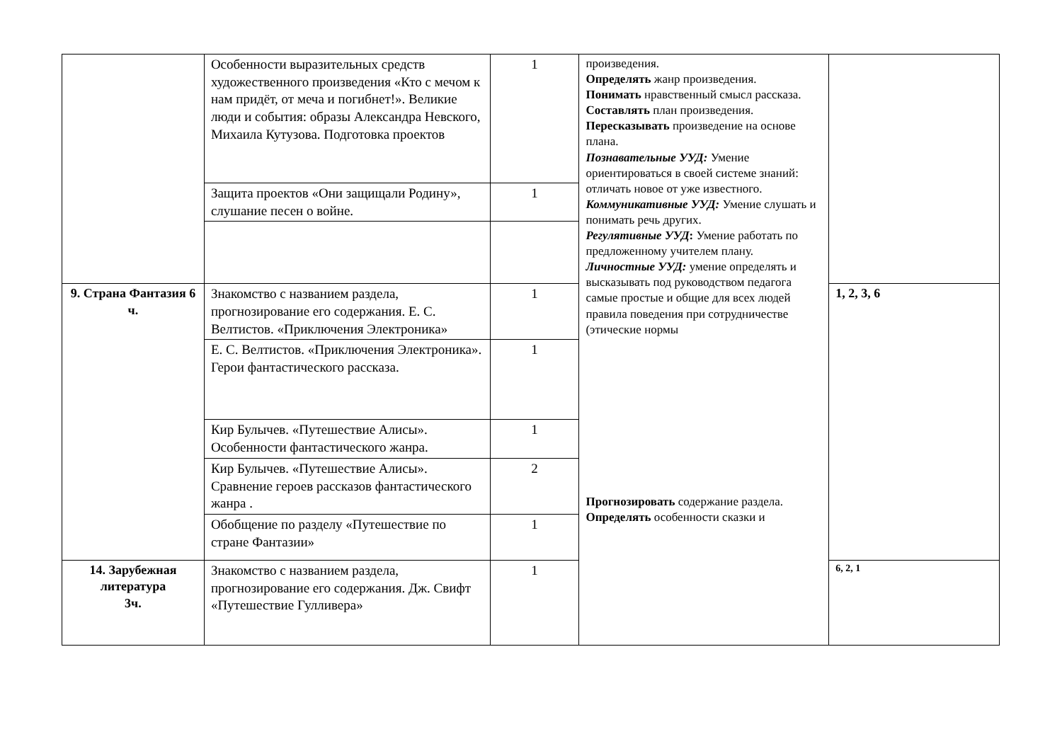| | Особенности выразительных средств художественного произведения «Кто с мечом к нам придёт, от меча и погибнет!». Великие люди и события: образы Александра Невского, Михаила Кутузова. Подготовка проектов | 1 | произведения. Определять жанр произведения. Понимать нравственный смысл рассказа. Составлять план произведения. Пересказывать произведение на основе плана. Познавательные УУД: Умение ориентироваться в своей системе знаний: отличать новое от уже известного. Коммуникативные УУД: Умение слушать и понимать речь других. Регулятивные УУД : Умение работать по предложенному учителем плану. Личностные УУД: умение определять и высказывать под руководством педагога самые простые и общие для всех людей правила поведения при сотрудничестве (этические нормы Прогнозировать содержание раздела. Определять особенности сказки и | |
| | Защита проектов «Они защищали Родину», слушание песен о войне. | 1 | | |
| 9. Страна Фантазия 6 ч. | Знакомство с названием раздела, прогнозирование его содержания. Е. С. Велтистов. «Приключения Электроника» | 1 | | 1, 2, 3, 6 |
| | Е. С. Велтистов. «Приключения Электроника». Герои фантастического рассказа. | 1 | | |
| | Кир Булычев. «Путешествие Алисы». Особенности фантастического жанра. | 1 | | |
| | Кир Булычев. «Путешествие Алисы». Сравнение героев рассказов фантастического жанра . | 2 | | |
| | Обобщение по разделу «Путешествие по стране Фантазии» | 1 | | |
| 14. Зарубежная литература 3ч. | Знакомство с названием раздела, прогнозирование его содержания. Дж. Свифт «Путешествие Гулливера» | 1 | | 6, 2, 1 |